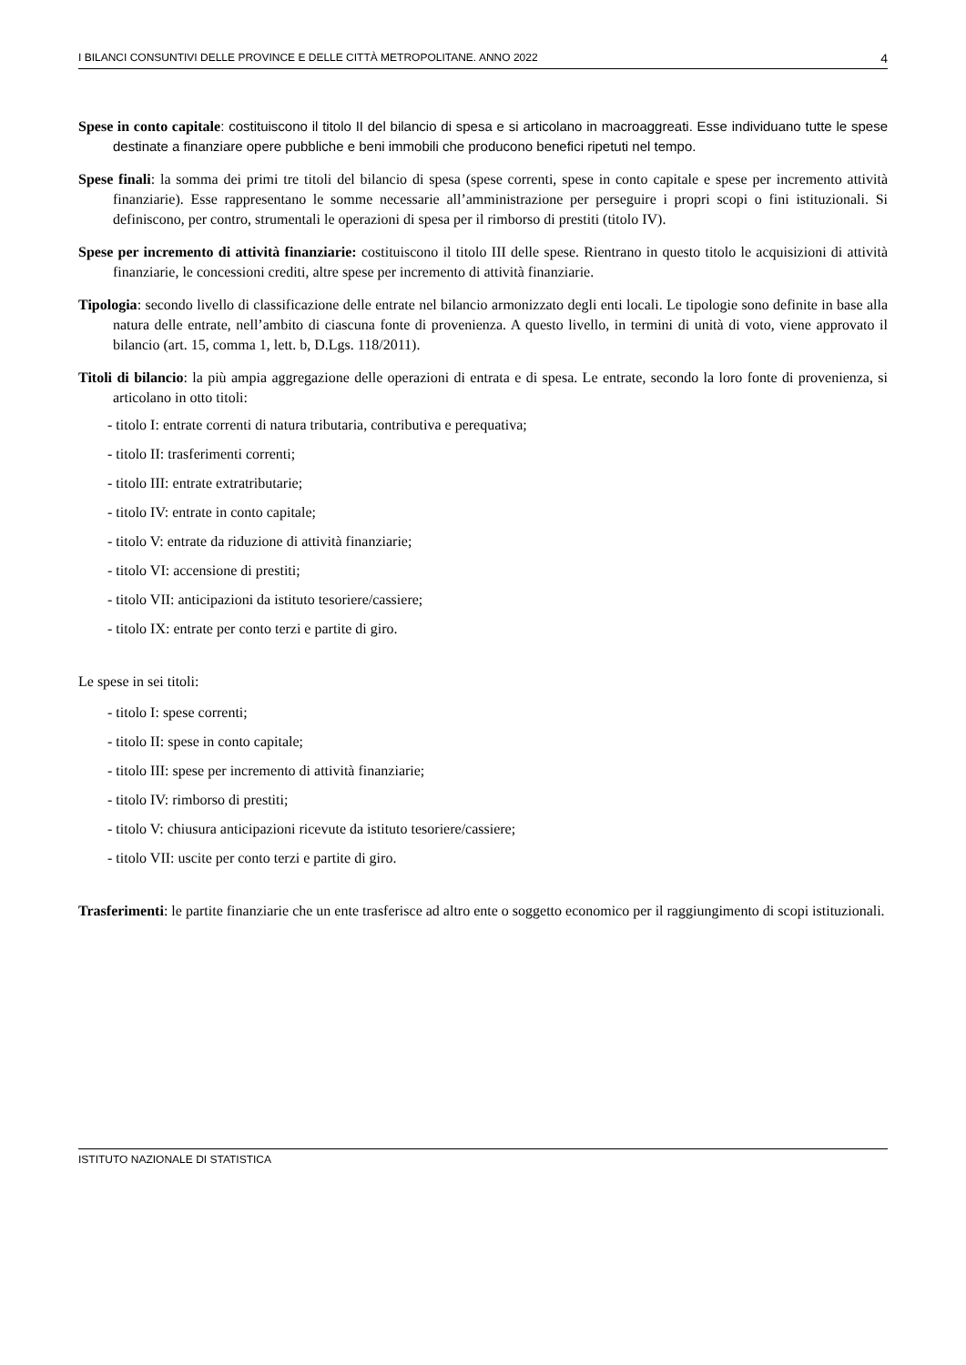I BILANCI CONSUNTIVI DELLE PROVINCE E DELLE CITTÀ METROPOLITANE. ANNO 2022 4
Spese in conto capitale: costituiscono il titolo II del bilancio di spesa e si articolano in macroaggreati. Esse individuano tutte le spese destinate a finanziare opere pubbliche e beni immobili che producono benefici ripetuti nel tempo.
Spese finali: la somma dei primi tre titoli del bilancio di spesa (spese correnti, spese in conto capitale e spese per incremento attività finanziarie). Esse rappresentano le somme necessarie all’amministrazione per perseguire i propri scopi o fini istituzionali. Si definiscono, per contro, strumentali le operazioni di spesa per il rimborso di prestiti (titolo IV).
Spese per incremento di attività finanziarie: costituiscono il titolo III delle spese. Rientrano in questo titolo le acquisizioni di attività finanziarie, le concessioni crediti, altre spese per incremento di attività finanziarie.
Tipologia: secondo livello di classificazione delle entrate nel bilancio armonizzato degli enti locali. Le tipologie sono definite in base alla natura delle entrate, nell’ambito di ciascuna fonte di provenienza. A questo livello, in termini di unità di voto, viene approvato il bilancio (art. 15, comma 1, lett. b, D.Lgs. 118/2011).
Titoli di bilancio: la più ampia aggregazione delle operazioni di entrata e di spesa. Le entrate, secondo la loro fonte di provenienza, si articolano in otto titoli:
- titolo I: entrate correnti di natura tributaria, contributiva e perequativa;
- titolo II: trasferimenti correnti;
- titolo III: entrate extratributarie;
- titolo IV: entrate in conto capitale;
- titolo V: entrate da riduzione di attività finanziarie;
- titolo VI: accensione di prestiti;
- titolo VII: anticipazioni da istituto tesoriere/cassiere;
- titolo IX: entrate per conto terzi e partite di giro.
Le spese in sei titoli:
- titolo I: spese correnti;
- titolo II: spese in conto capitale;
- titolo III: spese per incremento di attività finanziarie;
- titolo IV: rimborso di prestiti;
- titolo V: chiusura anticipazioni ricevute da istituto tesoriere/cassiere;
- titolo VII: uscite per conto terzi e partite di giro.
Trasferimenti: le partite finanziarie che un ente trasferisce ad altro ente o soggetto economico per il raggiungimento di scopi istituzionali.
ISTITUTO NAZIONALE DI STATISTICA